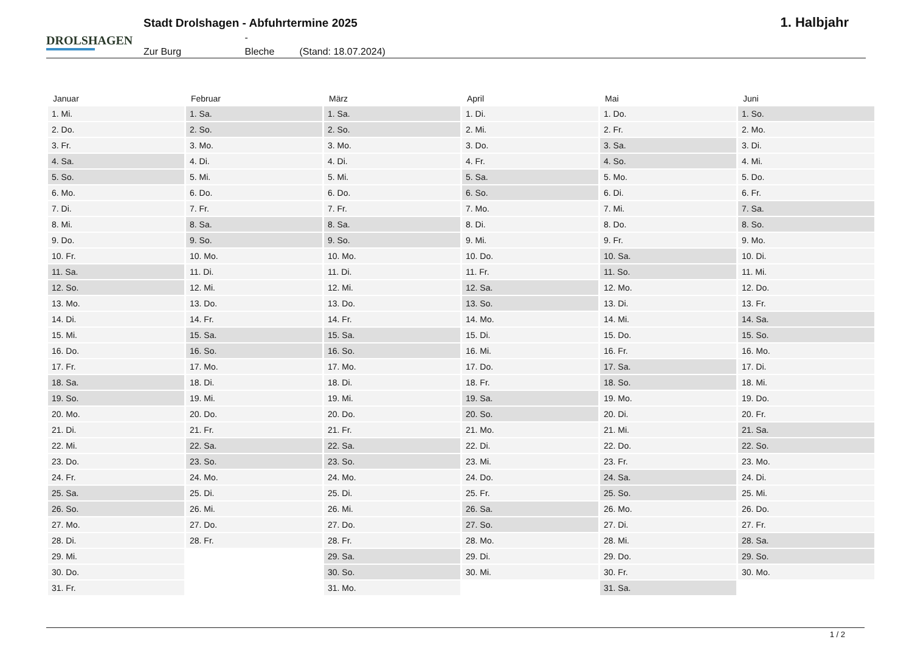DROLSHAGEN
Stadt Drolshagen - Abfuhrtermine 2025
Zur Burg - Bleche (Stand: 18.07.2024)
1. Halbjahr
| Januar | Februar | März | April | Mai | Juni |
| --- | --- | --- | --- | --- | --- |
| 1. Mi. | 1. Sa. | 1. Sa. | 1. Di. | 1. Do. | 1. So. |
| 2. Do. | 2. So. | 2. So. | 2. Mi. | 2. Fr. | 2. Mo. |
| 3. Fr. | 3. Mo. | 3. Mo. | 3. Do. | 3. Sa. | 3. Di. |
| 4. Sa. | 4. Di. | 4. Di. | 4. Fr. | 4. So. | 4. Mi. |
| 5. So. | 5. Mi. | 5. Mi. | 5. Sa. | 5. Mo. | 5. Do. |
| 6. Mo. | 6. Do. | 6. Do. | 6. So. | 6. Di. | 6. Fr. |
| 7. Di. | 7. Fr. | 7. Fr. | 7. Mo. | 7. Mi. | 7. Sa. |
| 8. Mi. | 8. Sa. | 8. Sa. | 8. Di. | 8. Do. | 8. So. |
| 9. Do. | 9. So. | 9. So. | 9. Mi. | 9. Fr. | 9. Mo. |
| 10. Fr. | 10. Mo. | 10. Mo. | 10. Do. | 10. Sa. | 10. Di. |
| 11. Sa. | 11. Di. | 11. Di. | 11. Fr. | 11. So. | 11. Mi. |
| 12. So. | 12. Mi. | 12. Mi. | 12. Sa. | 12. Mo. | 12. Do. |
| 13. Mo. | 13. Do. | 13. Do. | 13. So. | 13. Di. | 13. Fr. |
| 14. Di. | 14. Fr. | 14. Fr. | 14. Mo. | 14. Mi. | 14. Sa. |
| 15. Mi. | 15. Sa. | 15. Sa. | 15. Di. | 15. Do. | 15. So. |
| 16. Do. | 16. So. | 16. So. | 16. Mi. | 16. Fr. | 16. Mo. |
| 17. Fr. | 17. Mo. | 17. Mo. | 17. Do. | 17. Sa. | 17. Di. |
| 18. Sa. | 18. Di. | 18. Di. | 18. Fr. | 18. So. | 18. Mi. |
| 19. So. | 19. Mi. | 19. Mi. | 19. Sa. | 19. Mo. | 19. Do. |
| 20. Mo. | 20. Do. | 20. Do. | 20. So. | 20. Di. | 20. Fr. |
| 21. Di. | 21. Fr. | 21. Fr. | 21. Mo. | 21. Mi. | 21. Sa. |
| 22. Mi. | 22. Sa. | 22. Sa. | 22. Di. | 22. Do. | 22. So. |
| 23. Do. | 23. So. | 23. So. | 23. Mi. | 23. Fr. | 23. Mo. |
| 24. Fr. | 24. Mo. | 24. Mo. | 24. Do. | 24. Sa. | 24. Di. |
| 25. Sa. | 25. Di. | 25. Di. | 25. Fr. | 25. So. | 25. Mi. |
| 26. So. | 26. Mi. | 26. Mi. | 26. Sa. | 26. Mo. | 26. Do. |
| 27. Mo. | 27. Do. | 27. Do. | 27. So. | 27. Di. | 27. Fr. |
| 28. Di. | 28. Fr. | 28. Fr. | 28. Mo. | 28. Mi. | 28. Sa. |
| 29. Mi. | | 29. Sa. | 29. Di. | 29. Do. | 29. So. |
| 30. Do. | | 30. So. | 30. Mi. | 30. Fr. | 30. Mo. |
| 31. Fr. | | 31. Mo. | | 31. Sa. | |
1 / 2